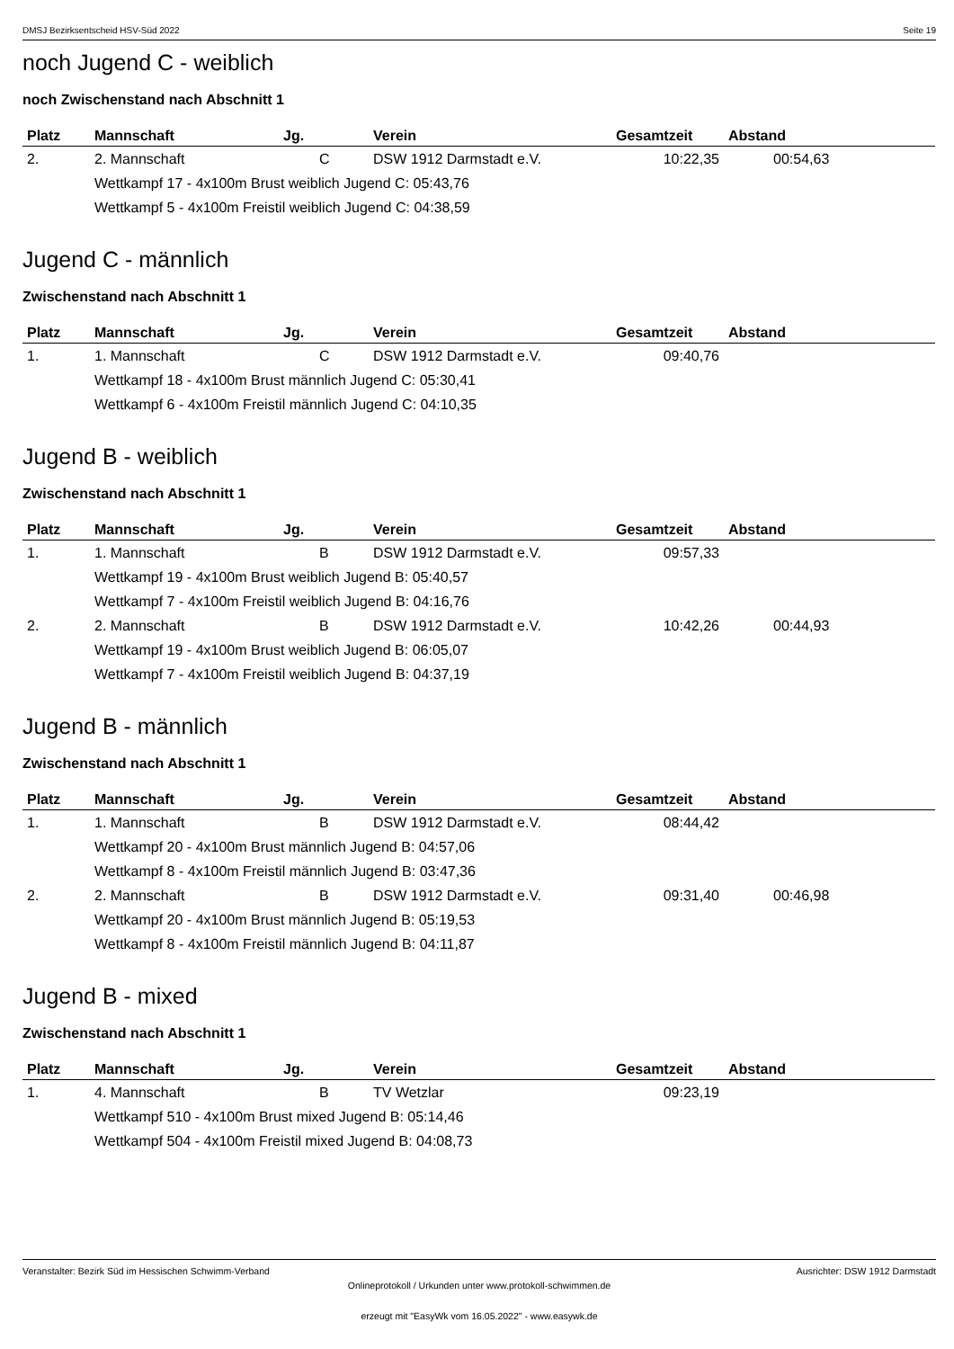DMSJ Bezirksentscheid HSV-Süd 2022 Seite 19
noch Jugend C - weiblich
noch Zwischenstand nach Abschnitt 1
| Platz | Mannschaft | Jg. | Verein | Gesamtzeit | Abstand |
| --- | --- | --- | --- | --- | --- |
| 2. | 2. Mannschaft | C | DSW 1912 Darmstadt e.V. | 10:22,35 | 00:54,63 |
| | Wettkampf 17 - 4x100m Brust weiblich Jugend C: 05:43,76 | | | | |
| | Wettkampf 5 - 4x100m Freistil weiblich Jugend C: 04:38,59 | | | | |
Jugend C - männlich
Zwischenstand nach Abschnitt 1
| Platz | Mannschaft | Jg. | Verein | Gesamtzeit | Abstand |
| --- | --- | --- | --- | --- | --- |
| 1. | 1. Mannschaft | C | DSW 1912 Darmstadt e.V. | 09:40,76 | |
| | Wettkampf 18 - 4x100m Brust männlich Jugend C: 05:30,41 | | | | |
| | Wettkampf 6 - 4x100m Freistil männlich Jugend C: 04:10,35 | | | | |
Jugend B - weiblich
Zwischenstand nach Abschnitt 1
| Platz | Mannschaft | Jg. | Verein | Gesamtzeit | Abstand |
| --- | --- | --- | --- | --- | --- |
| 1. | 1. Mannschaft | B | DSW 1912 Darmstadt e.V. | 09:57,33 | |
| | Wettkampf 19 - 4x100m Brust weiblich Jugend B: 05:40,57 | | | | |
| | Wettkampf 7 - 4x100m Freistil weiblich Jugend B: 04:16,76 | | | | |
| 2. | 2. Mannschaft | B | DSW 1912 Darmstadt e.V. | 10:42,26 | 00:44,93 |
| | Wettkampf 19 - 4x100m Brust weiblich Jugend B: 06:05,07 | | | | |
| | Wettkampf 7 - 4x100m Freistil weiblich Jugend B: 04:37,19 | | | | |
Jugend B - männlich
Zwischenstand nach Abschnitt 1
| Platz | Mannschaft | Jg. | Verein | Gesamtzeit | Abstand |
| --- | --- | --- | --- | --- | --- |
| 1. | 1. Mannschaft | B | DSW 1912 Darmstadt e.V. | 08:44,42 | |
| | Wettkampf 20 - 4x100m Brust männlich Jugend B: 04:57,06 | | | | |
| | Wettkampf 8 - 4x100m Freistil männlich Jugend B: 03:47,36 | | | | |
| 2. | 2. Mannschaft | B | DSW 1912 Darmstadt e.V. | 09:31,40 | 00:46,98 |
| | Wettkampf 20 - 4x100m Brust männlich Jugend B: 05:19,53 | | | | |
| | Wettkampf 8 - 4x100m Freistil männlich Jugend B: 04:11,87 | | | | |
Jugend B - mixed
Zwischenstand nach Abschnitt 1
| Platz | Mannschaft | Jg. | Verein | Gesamtzeit | Abstand |
| --- | --- | --- | --- | --- | --- |
| 1. | 4. Mannschaft | B | TV Wetzlar | 09:23,19 | |
| | Wettkampf 510 - 4x100m Brust mixed Jugend B: 05:14,46 | | | | |
| | Wettkampf 504 - 4x100m Freistil mixed Jugend B: 04:08,73 | | | | |
Veranstalter: Bezirk Süd im Hessischen Schwimm-Verband Ausrichter: DSW 1912 Darmstadt
Onlineprotokoll / Urkunden unter www.protokoll-schwimmen.de
erzeugt mit "EasyWk vom 16.05.2022" - www.easywk.de